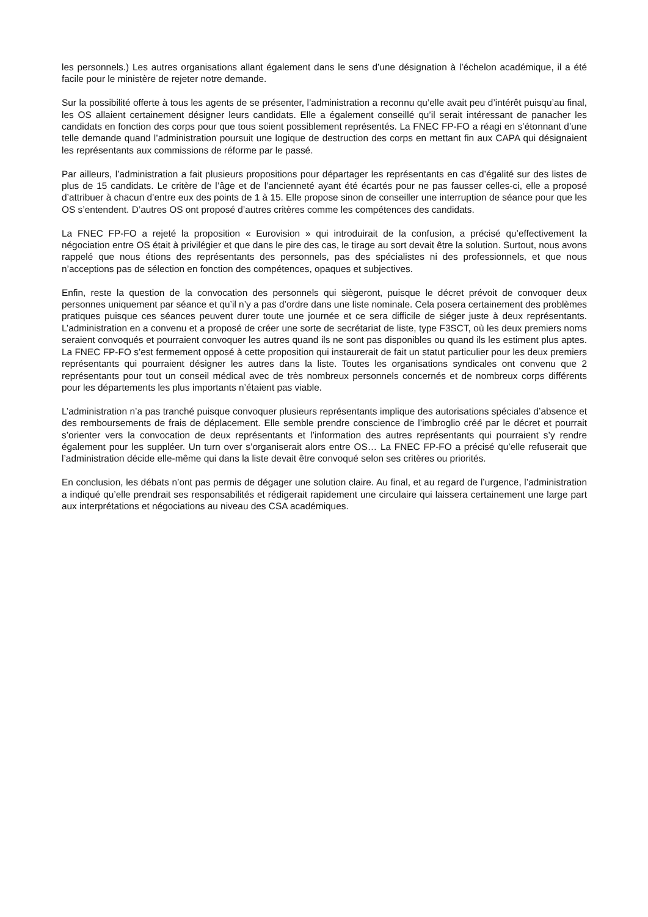les personnels.) Les autres organisations allant également dans le sens d’une désignation à l’échelon académique, il a été facile pour le ministère de rejeter notre demande.
Sur la possibilité offerte à tous les agents de se présenter, l’administration a reconnu qu’elle avait peu d’intérêt puisqu’au final, les OS allaient certainement désigner leurs candidats. Elle a également conseillé qu’il serait intéressant de panacher les candidats en fonction des corps pour que tous soient possiblement représentés. La FNEC FP-FO a réagi en s’étonnant d’une telle demande quand l’administration poursuit une logique de destruction des corps en mettant fin aux CAPA qui désignaient les représentants aux commissions de réforme par le passé.
Par ailleurs, l’administration a fait plusieurs propositions pour départager les représentants en cas d’égalité sur des listes de plus de 15 candidats. Le critère de l’âge et de l’ancienneté ayant été écartés pour ne pas fausser celles-ci, elle a proposé d’attribuer à chacun d’entre eux des points de 1 à 15. Elle propose sinon de conseiller une interruption de séance pour que les OS s’entendent. D’autres OS ont proposé d’autres critères comme les compétences des candidats.
La FNEC FP-FO a rejeté la proposition « Eurovision » qui introduirait de la confusion, a précisé qu’effectivement la négociation entre OS était à privilégier et que dans le pire des cas, le tirage au sort devait être la solution. Surtout, nous avons rappelé que nous étions des représentants des personnels, pas des spécialistes ni des professionnels, et que nous n’acceptions pas de sélection en fonction des compétences, opaques et subjectives.
Enfin, reste la question de la convocation des personnels qui siègeront, puisque le décret prévoit de convoquer deux personnes uniquement par séance et qu’il n’y a pas d’ordre dans une liste nominale. Cela posera certainement des problèmes pratiques puisque ces séances peuvent durer toute une journée et ce sera difficile de siéger juste à deux représentants. L’administration en a convenu et a proposé de créer une sorte de secrétariat de liste, type F3SCT, où les deux premiers noms seraient convoqués et pourraient convoquer les autres quand ils ne sont pas disponibles ou quand ils les estiment plus aptes. La FNEC FP-FO s’est fermement opposé à cette proposition qui instaurerait de fait un statut particulier pour les deux premiers représentants qui pourraient désigner les autres dans la liste. Toutes les organisations syndicales ont convenu que 2 représentants pour tout un conseil médical avec de très nombreux personnels concernés et de nombreux corps différents pour les départements les plus importants n’étaient pas viable.
L’administration n’a pas tranché puisque convoquer plusieurs représentants implique des autorisations spéciales d’absence et des remboursements de frais de déplacement. Elle semble prendre conscience de l’imbroglio créé par le décret et pourrait s’orienter vers la convocation de deux représentants et l’information des autres représentants qui pourraient s’y rendre également pour les suppléer. Un turn over s’organiserait alors entre OS… La FNEC FP-FO a précisé qu’elle refuserait que l’administration décide elle-même qui dans la liste devait être convoqué selon ses critères ou priorités.
En conclusion, les débats n’ont pas permis de dégager une solution claire. Au final, et au regard de l’urgence, l’administration a indiqué qu’elle prendrait ses responsabilités et rédigerait rapidement une circulaire qui laissera certainement une large part aux interprétations et négociations au niveau des CSA académiques.